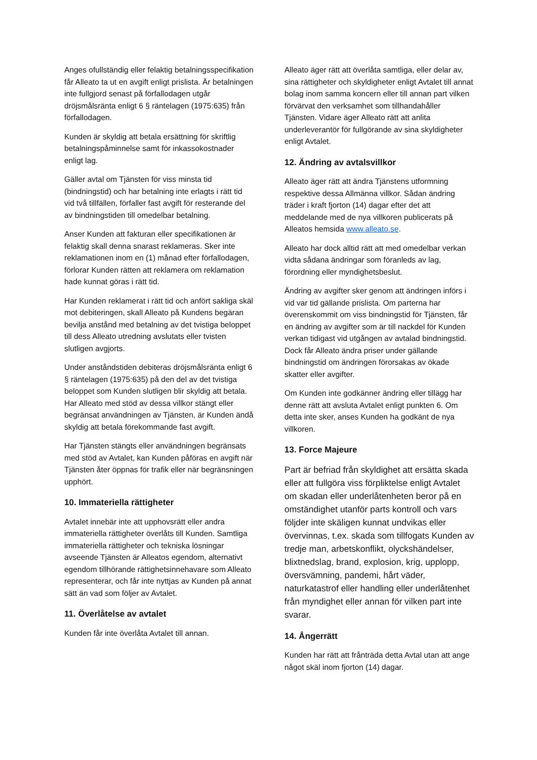Anges ofullständig eller felaktig betalningsspecifikation får Alleato ta ut en avgift enligt prislista. Är betalningen inte fullgjord senast på förfallodagen utgår dröjsmålsränta enligt 6 § räntelagen (1975:635) från förfallodagen.
Kunden är skyldig att betala ersättning för skriftlig betalningspåminnelse samt för inkassokostnader enligt lag.
Gäller avtal om Tjänsten för viss minsta tid (bindningstid) och har betalning inte erlagts i rätt tid vid två tillfällen, förfaller fast avgift för resterande del av bindningstiden till omedelbar betalning.
Anser Kunden att fakturan eller specifikationen är felaktig skall denna snarast reklameras. Sker inte reklamationen inom en (1) månad efter förfallodagen, förlorar Kunden rätten att reklamera om reklamation hade kunnat göras i rätt tid.
Har Kunden reklamerat i rätt tid och anfört sakliga skäl mot debiteringen, skall Alleato på Kundens begäran bevilja anstånd med betalning av det tvistiga beloppet till dess Alleato utredning avslutats eller tvisten slutligen avgjorts.
Under anståndstiden debiteras dröjsmålsränta enligt 6 § räntelagen (1975:635) på den del av det tvistiga beloppet som Kunden slutligen blir skyldig att betala. Har Alleato med stöd av dessa villkor stängt eller begränsat användningen av Tjänsten, är Kunden ändå skyldig att betala förekommande fast avgift.
Har Tjänsten stängts eller användningen begränsats med stöd av Avtalet, kan Kunden påföras en avgift när Tjänsten åter öppnas för trafik eller när begränsningen upphört.
10. Immateriella rättigheter
Avtalet innebär inte att upphovsrätt eller andra immateriella rättigheter överlåts till Kunden. Samtliga immateriella rättigheter och tekniska lösningar avseende Tjänsten är Alleatos egendom, alternativt egendom tillhörande rättighetsinnehavare som Alleato representerar, och får inte nyttjas av Kunden på annat sätt än vad som följer av Avtalet.
11. Överlåtelse av avtalet
Kunden får inte överlåta Avtalet till annan.
Alleato äger rätt att överlåta samtliga, eller delar av, sina rättigheter och skyldigheter enligt Avtalet till annat bolag inom samma koncern eller till annan part vilken förvärvat den verksamhet som tillhandahåller Tjänsten. Vidare äger Alleato rätt att anlita underleverantör för fullgörande av sina skyldigheter enligt Avtalet.
12. Ändring av avtalsvillkor
Alleato äger rätt att ändra Tjänstens utformning respektive dessa Allmänna villkor. Sådan ändring träder i kraft fjorton (14) dagar efter det att meddelande med de nya villkoren publicerats på Alleatos hemsida www.alleato.se.
Alleato har dock alltid rätt att med omedelbar verkan vidta sådana ändringar som föranleds av lag, förordning eller myndighetsbeslut.
Ändring av avgifter sker genom att ändringen införs i vid var tid gällande prislista. Om parterna har överenskommit om viss bindningstid för Tjänsten, får en ändring av avgifter som är till nackdel för Kunden verkan tidigast vid utgången av avtalad bindningstid. Dock får Alleato ändra priser under gällande bindningstid om ändringen förorsakas av ökade skatter eller avgifter.
Om Kunden inte godkänner ändring eller tillägg har denne rätt att avsluta Avtalet enligt punkten 6. Om detta inte sker, anses Kunden ha godkänt de nya villkoren.
13. Force Majeure
Part är befriad från skyldighet att ersätta skada eller att fullgöra viss förpliktelse enligt Avtalet om skadan eller underlåtenheten beror på en omständighet utanför parts kontroll och vars följder inte skäligen kunnat undvikas eller övervinnas, t.ex. skada som tillfogats Kunden av tredje man, arbetskonflikt, olyckshändelser, blixtnedslag, brand, explosion, krig, upplopp, översvämning, pandemi, hårt väder, naturkatastrof eller handling eller underlåtenhet från myndighet eller annan för vilken part inte svarar.
14. Ångerrätt
Kunden har rätt att frånträda detta Avtal utan att ange något skäl inom fjorton (14) dagar.